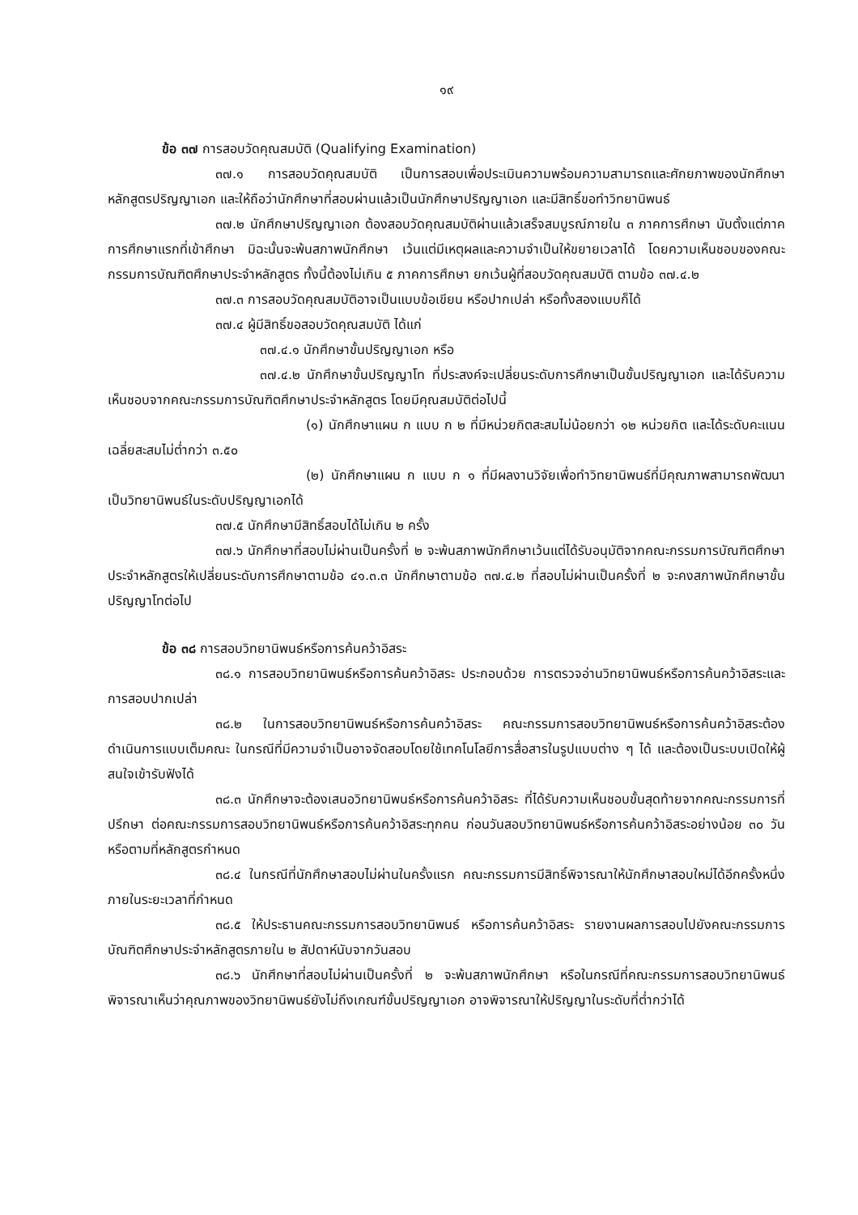๑๙
ข้อ ๓๗ การสอบวัดคุณสมบัติ (Qualifying Examination)
๓๗.๑ การสอบวัดคุณสมบัติ เป็นการสอบเพื่อประเมินความพร้อมความสามารถและศักยภาพของนักศึกษาหลักสูตรปริญญาเอก และให้ถือว่านักศึกษาที่สอบผ่านแล้วเป็นนักศึกษาปริญญาเอก และมีสิทธิ์ขอทำวิทยานิพนธ์
๓๗.๒ นักศึกษาปริญญาเอก ต้องสอบวัดคุณสมบัติผ่านแล้วเสร็จสมบูรณ์ภายใน ๓ ภาคการศึกษา นับตั้งแต่ภาคการศึกษาแรกที่เข้าศึกษา มิฉะนั้นจะพ้นสภาพนักศึกษา เว้นแต่มีเหตุผลและความจำเป็นให้ขยายเวลาได้ โดยความเห็นชอบของคณะกรรมการบัณฑิตศึกษาประจำหลักสูตร ทั้งนี้ต้องไม่เกิน ๕ ภาคการศึกษา ยกเว้นผู้ที่สอบวัดคุณสมบัติ ตามข้อ ๓๗.๔.๒
๓๗.๓ การสอบวัดคุณสมบัติอาจเป็นแบบข้อเขียน หรือปากเปล่า หรือทั้งสองแบบก็ได้
๓๗.๔ ผู้มีสิทธิ์ขอสอบวัดคุณสมบัติ ได้แก่
๓๗.๔.๑ นักศึกษาขั้นปริญญาเอก หรือ
๓๗.๔.๒ นักศึกษาขั้นปริญญาโท ที่ประสงค์จะเปลี่ยนระดับการศึกษาเป็นขั้นปริญญาเอก และได้รับความเห็นชอบจากคณะกรรมการบัณฑิตศึกษาประจำหลักสูตร โดยมีคุณสมบัติต่อไปนี้
(๑) นักศึกษาแผน ก แบบ ก ๒ ที่มีหน่วยกิตสะสมไม่น้อยกว่า ๑๒ หน่วยกิต และได้ระดับคะแนนเฉลี่ยสะสมไม่ต่ำกว่า ๓.๕๐
(๒) นักศึกษาแผน ก แบบ ก ๑ ที่มีผลงานวิจัยเพื่อทำวิทยานิพนธ์ที่มีคุณภาพสามารถพัฒนาเป็นวิทยานิพนธ์ในระดับปริญญาเอกได้
๓๗.๕ นักศึกษามีสิทธิ์สอบได้ไม่เกิน ๒ ครั้ง
๓๗.๖ นักศึกษาที่สอบไม่ผ่านเป็นครั้งที่ ๒ จะพ้นสภาพนักศึกษาเว้นแต่ได้รับอนุมัติจากคณะกรรมการบัณฑิตศึกษาประจำหลักสูตรให้เปลี่ยนระดับการศึกษาตามข้อ ๔๑.๓.๓ นักศึกษาตามข้อ ๓๗.๔.๒ ที่สอบไม่ผ่านเป็นครั้งที่ ๒ จะคงสภาพนักศึกษาขั้นปริญญาโทต่อไป
ข้อ ๓๘ การสอบวิทยานิพนธ์หรือการค้นคว้าอิสระ
๓๘.๑ การสอบวิทยานิพนธ์หรือการค้นคว้าอิสระ ประกอบด้วย การตรวจอ่านวิทยานิพนธ์หรือการค้นคว้าอิสระและการสอบปากเปล่า
๓๘.๒ ในการสอบวิทยานิพนธ์หรือการค้นคว้าอิสระ คณะกรรมการสอบวิทยานิพนธ์หรือการค้นคว้าอิสระต้องดำเนินการแบบเต็มคณะ ในกรณีที่มีความจำเป็นอาจจัดสอบโดยใช้เทคโนโลยีการสื่อสารในรูปแบบต่าง ๆ ได้ และต้องเป็นระบบเปิดให้ผู้สนใจเข้ารับฟังได้
๓๘.๓ นักศึกษาจะต้องเสนอวิทยานิพนธ์หรือการค้นคว้าอิสระ ที่ได้รับความเห็นชอบขั้นสุดท้ายจากคณะกรรมการที่ปรึกษา ต่อคณะกรรมการสอบวิทยานิพนธ์หรือการค้นคว้าอิสระทุกคน ก่อนวันสอบวิทยานิพนธ์หรือการค้นคว้าอิสระอย่างน้อย ๓๐ วัน หรือตามที่หลักสูตรกำหนด
๓๘.๔ ในกรณีที่นักศึกษาสอบไม่ผ่านในครั้งแรก คณะกรรมการมีสิทธิ์พิจารณาให้นักศึกษาสอบใหม่ได้อีกครั้งหนึ่งภายในระยะเวลาที่กำหนด
๓๘.๕ ให้ประธานคณะกรรมการสอบวิทยานิพนธ์ หรือการค้นคว้าอิสระ รายงานผลการสอบไปยังคณะกรรมการบัณฑิตศึกษาประจำหลักสูตรภายใน ๒ สัปดาห์นับจากวันสอบ
๓๘.๖ นักศึกษาที่สอบไม่ผ่านเป็นครั้งที่ ๒ จะพ้นสภาพนักศึกษา หรือในกรณีที่คณะกรรมการสอบวิทยานิพนธ์พิจารณาเห็นว่าคุณภาพของวิทยานิพนธ์ยังไม่ถึงเกณฑ์ขั้นปริญญาเอก อาจพิจารณาให้ปริญญาในระดับที่ต่ำกว่าได้